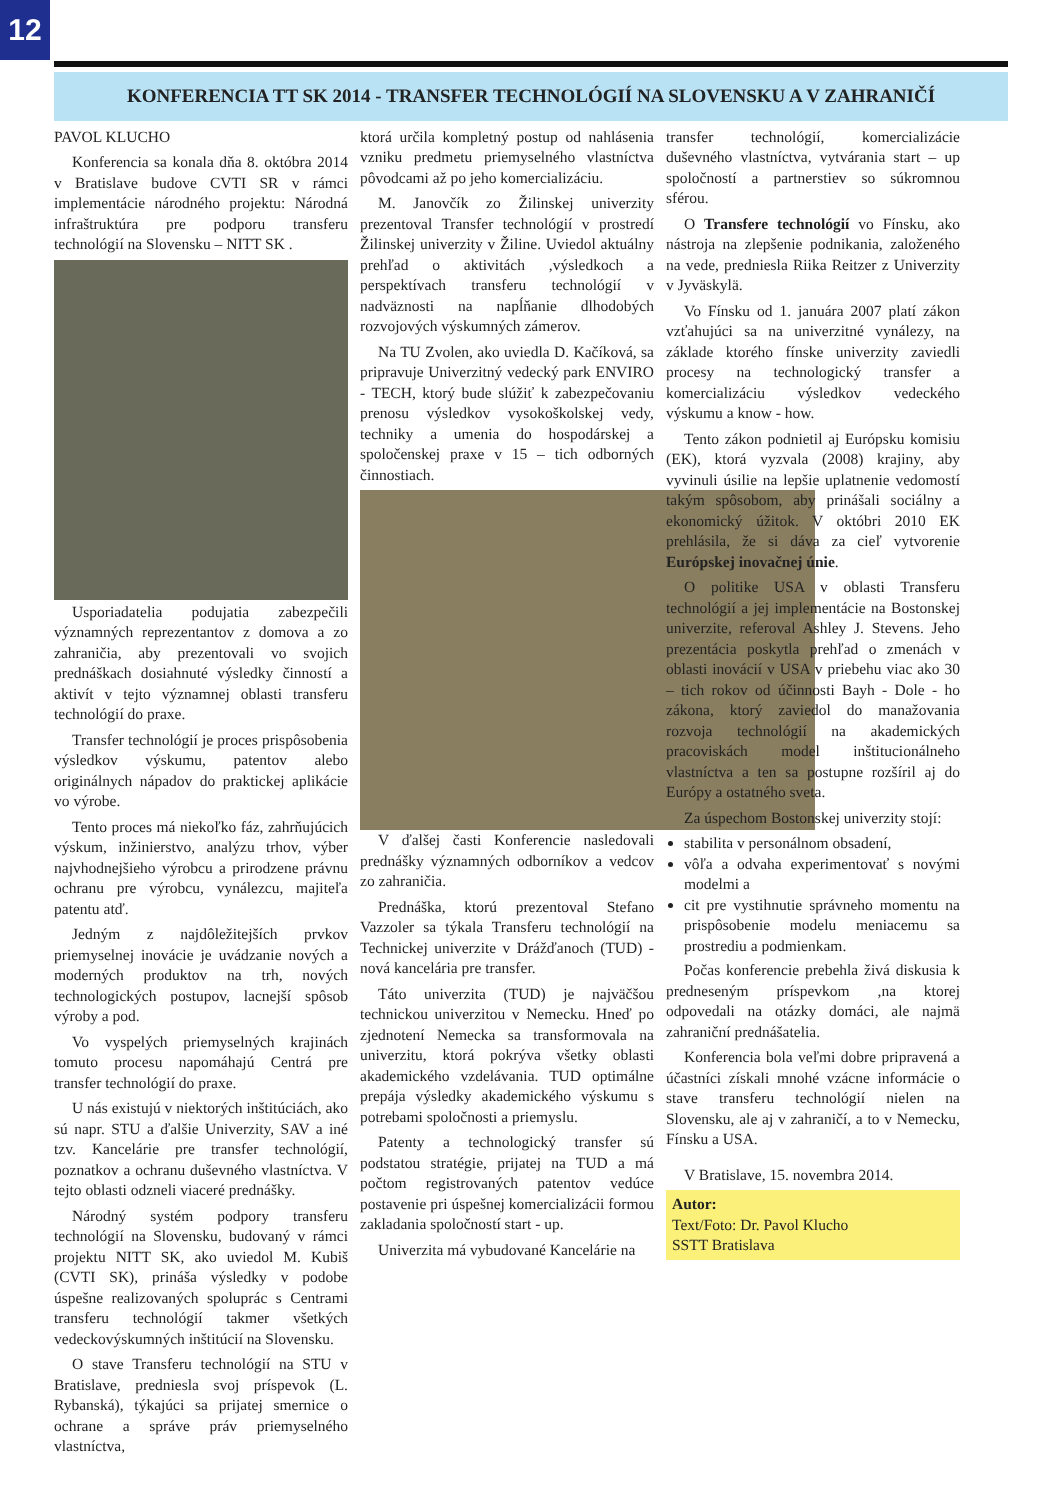12
KONFERENCIA TT SK 2014 - TRANSFER TECHNOLÓGIÍ NA SLOVENSKU A V ZAHRANIČÍ
PAVOL KLUCHO
Konferencia sa konala dňa 8. októbra 2014 v Bratislave budove CVTI SR v rámci implementácie národného projektu: Národná infraštruktúra pre podporu transferu technológií na Slovensku – NITT SK .
Usporiadatelia podujatia zabezpečili významných reprezentantov z domova a zo zahraničia, aby prezentovali vo svojich prednáškach dosiahnuté výsledky činností a aktivít v tejto významnej oblasti transferu technológií do praxe.
Transfer technológií je proces prispôsobenia výsledkov výskumu, patentov alebo originálnych nápadov do praktickej aplikácie vo výrobe.
Tento proces má niekoľko fáz, zahrňujúcich výskum, inžinierstvo, analýzu trhov, výber najvhodnejšieho výrobcu a prirodzene právnu ochranu pre výrobcu, vynálezcu, majiteľa patentu atď.
Jedným z najdôležitejších prvkov priemyselnej inovácie je uvádzanie nových a moderných produktov na trh, nových technologických postupov, lacnejší spôsob výroby a pod.
Vo vyspelých priemyselných krajinách tomuto procesu napomáhajú Centrá pre transfer technológií do praxe.
U nás existujú v niektorých inštitúciách, ako sú napr. STU a ďalšie Univerzity, SAV a iné tzv. Kancelárie pre transfer technológií, poznatkov a ochranu duševného vlastníctva. V tejto oblasti odzneli viaceré prednášky.
Národný systém podpory transferu technológií na Slovensku, budovaný v rámci projektu NITT SK, ako uviedol M. Kubiš (CVTI SK), prináša výsledky v podobe úspešne realizovaných spoluprác s Centrami transferu technológií takmer všetkých vedeckovýskumných inštitúcií na Slovensku.
O stave Transferu technológií na STU v Bratislave, predniesla svoj príspevok (L. Rybanská), týkajúci sa prijatej smernice o ochrane a správe práv priemyselného vlastníctva,
ktorá určila kompletný postup od nahlásenia vzniku predmetu priemyselného vlastníctva pôvodcami až po jeho komercializáciu.
M. Janovčík zo Žilinskej univerzity prezentoval Transfer technológií v prostredí Žilinskej univerzity v Žiline. Uviedol aktuálny prehľad o aktivitách ,výsledkoch a perspektívach transferu technológií v nadväznosti na napĺňanie dlhodobých rozvojových výskumných zámerov.
Na TU Zvolen, ako uviedla D. Kačíková, sa pripravuje Univerzitný vedecký park ENVIRO - TECH, ktorý bude slúžiť k zabezpečovaniu prenosu výsledkov vysokoškolskej vedy, techniky a umenia do hospodárskej a spoločenskej praxe v 15 – tich odborných činnostiach.
V ďalšej časti Konferencie nasledovali prednášky významných odborníkov a vedcov zo zahraničia.
Prednáška, ktorú prezentoval Stefano Vazzoler sa týkala Transferu technológií na Technickej univerzite v Drážďanoch (TUD) - nová kancelária pre transfer.
Táto univerzita (TUD) je najväčšou technickou univerzitou v Nemecku. Hneď po zjednotení Nemecka sa transformovala na univerzitu, ktorá pokrýva všetky oblasti akademického vzdelávania. TUD optimálne prepája výsledky akademického výskumu s potrebami spoločnosti a priemyslu.
Patenty a technologický transfer sú podstatou stratégie, prijatej na TUD a má počtom registrovaných patentov vedúce postavenie pri úspešnej komercializácii formou zakladania spoločností start - up.
Univerzita má vybudované Kancelárie na
transfer technológií, komercializácie duševného vlastníctva, vytvárania start – up spoločností a partnerstiev so súkromnou sférou.
O Transfere technológií vo Fínsku, ako nástroja na zlepšenie podnikania, založeného na vede, predniesla Riika Reitzer z Univerzity v Jyväskylä.
Vo Fínsku od 1. januára 2007 platí zákon vzťahujúci sa na univerzitné vynálezy, na základe ktorého fínske univerzity zaviedli procesy na technologický transfer a komercializáciu výsledkov vedeckého výskumu a know - how.
Tento zákon podnietil aj Európsku komisiu (EK), ktorá vyzvala (2008) krajiny, aby vyvinuli úsilie na lepšie uplatnenie vedomostí takým spôsobom, aby prinášali sociálny a ekonomický úžitok. V októbri 2010 EK prehlásila, že si dáva za cieľ vytvorenie Európskej inovačnej únie.
O politike USA v oblasti Transferu technológií a jej implementácie na Bostonskej univerzite, referoval Ashley J. Stevens. Jeho prezentácia poskytla prehľad o zmenách v oblasti inovácií v USA v priebehu viac ako 30 – tich rokov od účinnosti Bayh - Dole - ho zákona, ktorý zaviedol do manažovania rozvoja technológií na akademických pracoviskách model inštitucionálneho vlastníctva a ten sa postupne rozšíril aj do Európy a ostatného sveta.
Za úspechom Bostonskej univerzity stojí:
stabilita v personálnom obsadení,
vôľa a odvaha experimentovať s novými modelmi a
cit pre vystihnutie správneho momentu na prispôsobenie modelu meniacemu sa prostrediu a podmienkam.
Počas konferencie prebehla živá diskusia k predneseným príspevkom ,na ktorej odpovedali na otázky domáci, ale najmä zahraniční prednášatelia.
Konferencia bola veľmi dobre pripravená a účastníci získali mnohé vzácne informácie o stave transferu technológií nielen na Slovensku, ale aj v zahraničí, a to v Nemecku, Fínsku a USA.
V Bratislave, 15. novembra 2014.
Autor:
Text/Foto: Dr. Pavol Klucho
SSTT Bratislava